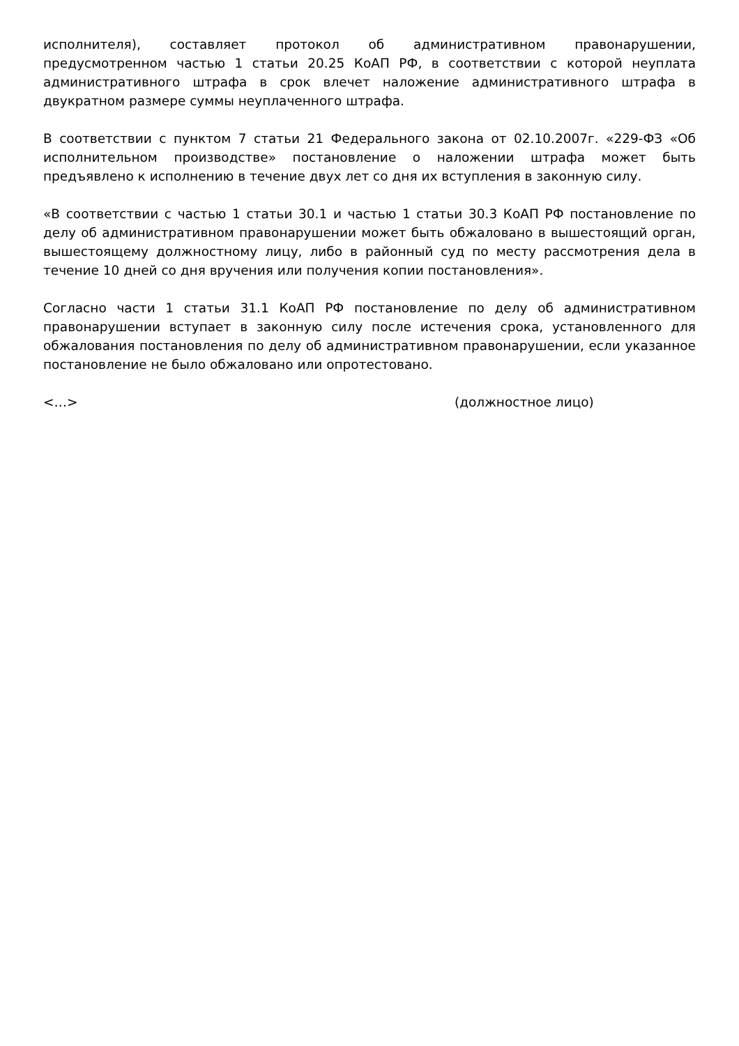исполнителя), составляет протокол об административном правонарушении, предусмотренном частью 1 статьи 20.25 КоАП РФ, в соответствии с которой неуплата административного штрафа в срок влечет наложение административного штрафа в двукратном размере суммы неуплаченного штрафа.
В соответствии с пунктом 7 статьи 21 Федерального закона от 02.10.2007г. «229-ФЗ «Об исполнительном производстве» постановление о наложении штрафа может быть предъявлено к исполнению в течение двух лет со дня их вступления в законную силу.
«В соответствии с частью 1 статьи 30.1 и частью 1 статьи 30.3 КоАП РФ постановление по делу об административном правонарушении может быть обжаловано в вышестоящий орган, вышестоящему должностному лицу, либо в районный суд по месту рассмотрения дела в течение 10 дней со дня вручения или получения копии постановления».
Согласно части 1 статьи 31.1 КоАП РФ постановление по делу об административном правонарушении вступает в законную силу после истечения срока, установленного для обжалования постановления по делу об административном правонарушении, если указанное постановление не было обжаловано или опротестовано.
<…> (должностное лицо)